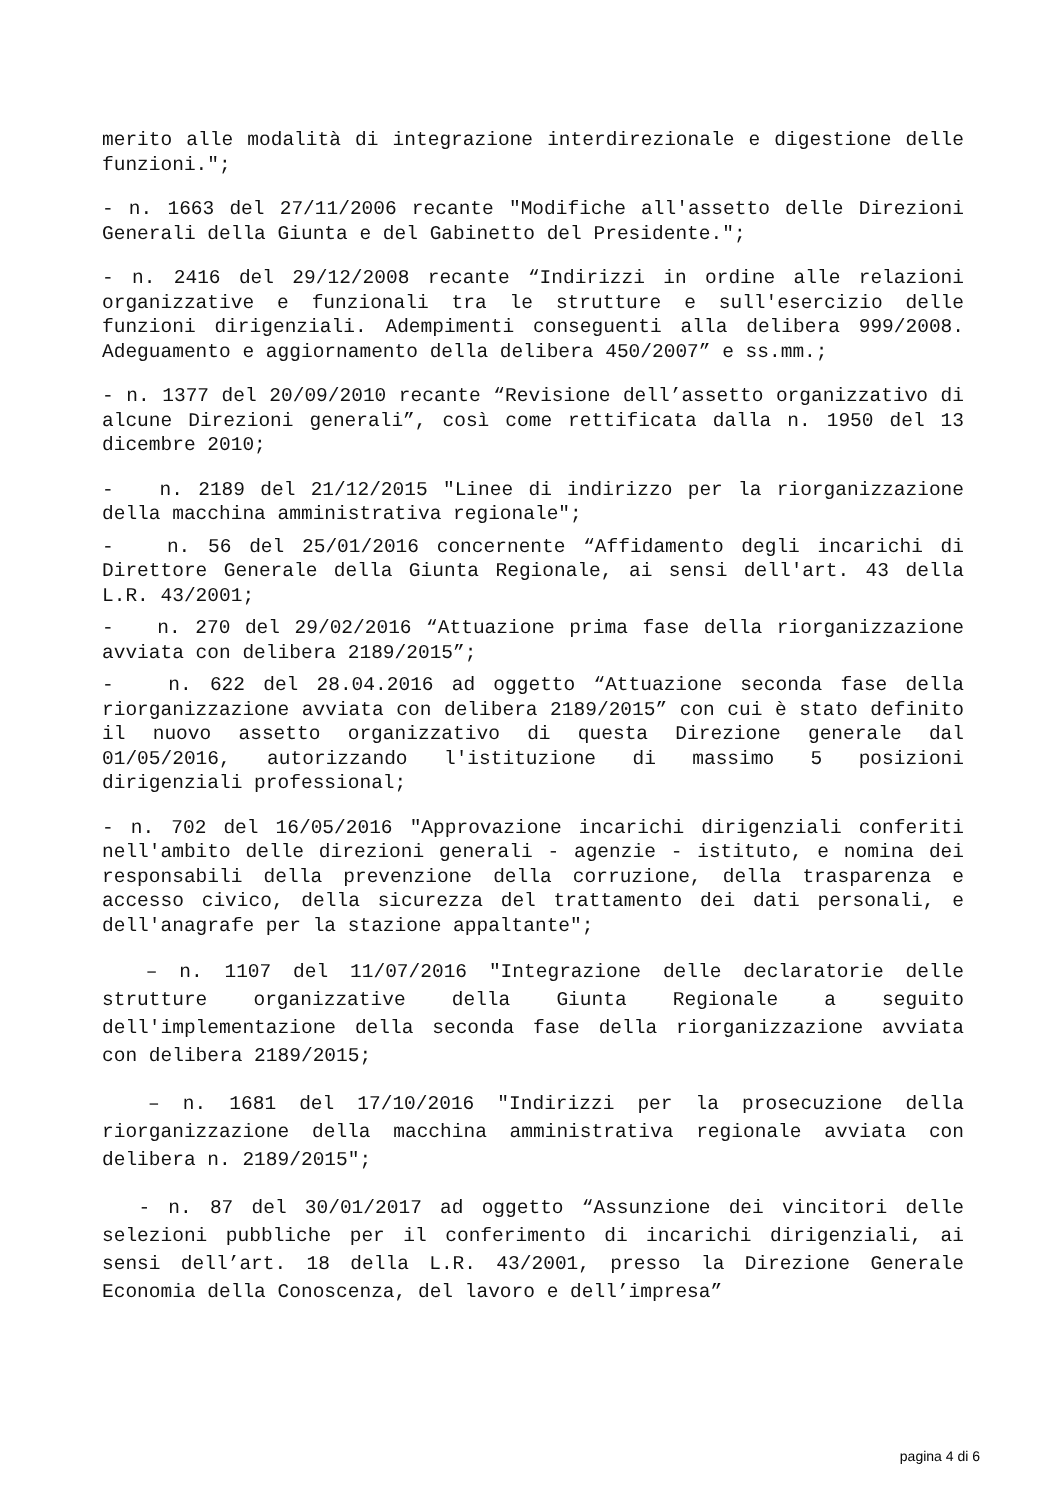merito alle modalità di integrazione interdirezionale e digestione delle funzioni.";
- n. 1663 del 27/11/2006 recante "Modifiche all'assetto delle Direzioni Generali della Giunta e del Gabinetto del Presidente.";
- n. 2416 del 29/12/2008 recante “Indirizzi in ordine alle relazioni organizzative e funzionali tra le strutture e sull'esercizio delle funzioni dirigenziali. Adempimenti conseguenti alla delibera 999/2008. Adeguamento e aggiornamento della delibera 450/2007” e ss.mm.;
- n. 1377 del 20/09/2010 recante “Revisione dell’assetto organizzativo di alcune Direzioni generali”, così come rettificata dalla n. 1950 del 13 dicembre 2010;
- n. 2189 del 21/12/2015 "Linee di indirizzo per la riorganizzazione della macchina amministrativa regionale";
- n. 56 del 25/01/2016 concernente “Affidamento degli incarichi di Direttore Generale della Giunta Regionale, ai sensi dell'art. 43 della L.R. 43/2001;
- n. 270 del 29/02/2016 “Attuazione prima fase della riorganizzazione avviata con delibera 2189/2015”;
- n. 622 del 28.04.2016 ad oggetto “Attuazione seconda fase della riorganizzazione avviata con delibera 2189/2015” con cui è stato definito il nuovo assetto organizzativo di questa Direzione generale dal 01/05/2016, autorizzando l'istituzione di massimo 5 posizioni dirigenziali professional;
- n. 702 del 16/05/2016 "Approvazione incarichi dirigenziali conferiti nell'ambito delle direzioni generali - agenzie - istituto, e nomina dei responsabili della prevenzione della corruzione, della trasparenza e accesso civico, della sicurezza del trattamento dei dati personali, e dell'anagrafe per la stazione appaltante";
– n. 1107 del 11/07/2016 "Integrazione delle declaratorie delle strutture organizzative della Giunta Regionale a seguito dell'implementazione della seconda fase della riorganizzazione avviata con delibera 2189/2015;
– n. 1681 del 17/10/2016 "Indirizzi per la prosecuzione della riorganizzazione della macchina amministrativa regionale avviata con delibera n. 2189/2015";
- n. 87 del 30/01/2017 ad oggetto “Assunzione dei vincitori delle selezioni pubbliche per il conferimento di incarichi dirigenziali, ai sensi dell’art. 18 della L.R. 43/2001, presso la Direzione Generale Economia della Conoscenza, del lavoro e dell’impresa”
pagina 4 di 6